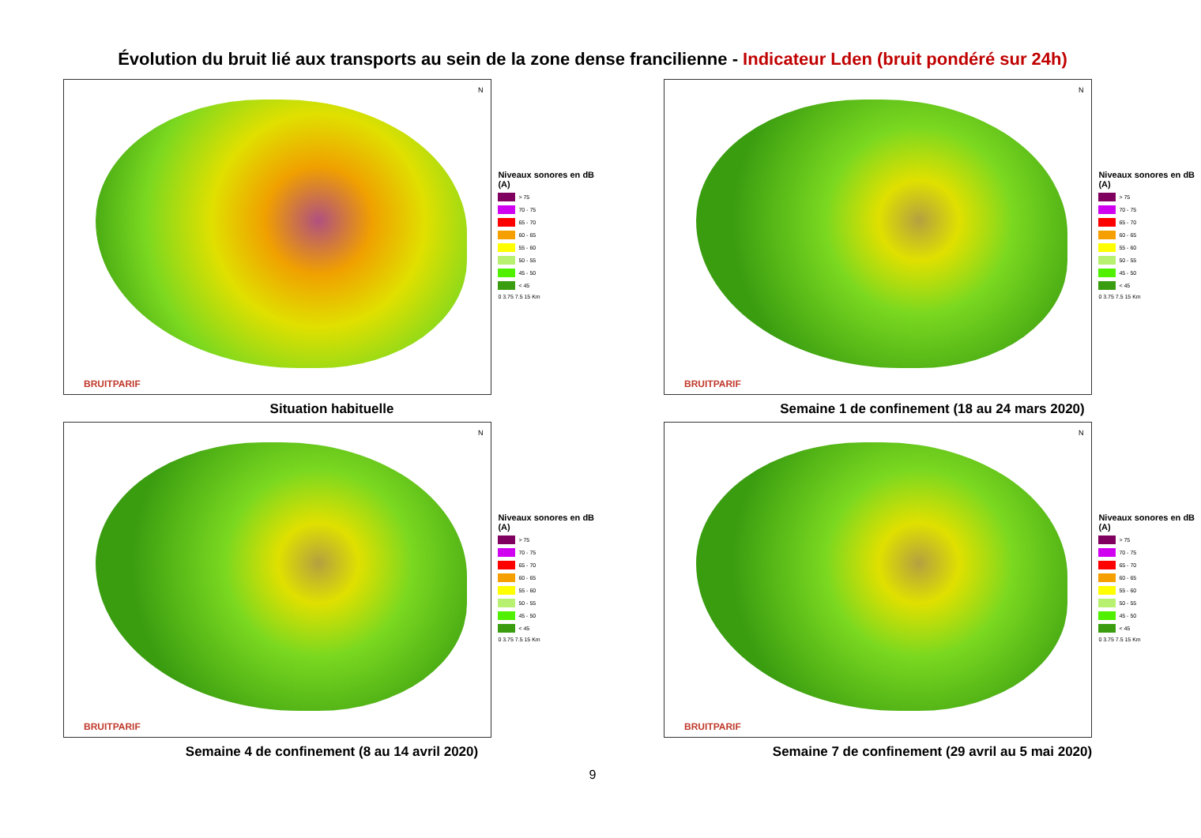Évolution du bruit lié aux transports au sein de la zone dense francilienne - Indicateur Lden (bruit pondéré sur 24h)
N
BRUITPARIF
Niveaux sonores en dB (A)
> 75
70 - 75
65 - 70
60 - 65
55 - 60
50 - 55
45 - 50
< 45
0 3.75 7.5 15 Km
Situation habituelle
N
BRUITPARIF
Niveaux sonores en dB (A)
> 75
70 - 75
65 - 70
60 - 65
55 - 60
50 - 55
45 - 50
< 45
0 3.75 7.5 15 Km
Semaine 1 de confinement (18 au 24 mars 2020)
N
BRUITPARIF
Niveaux sonores en dB (A)
> 75
70 - 75
65 - 70
60 - 65
55 - 60
50 - 55
45 - 50
< 45
0 3.75 7.5 15 Km
Semaine 4 de confinement (8 au 14 avril 2020)
N
BRUITPARIF
Niveaux sonores en dB (A)
> 75
70 - 75
65 - 70
60 - 65
55 - 60
50 - 55
45 - 50
< 45
0 3.75 7.5 15 Km
Semaine 7 de confinement (29 avril au 5 mai 2020)
9